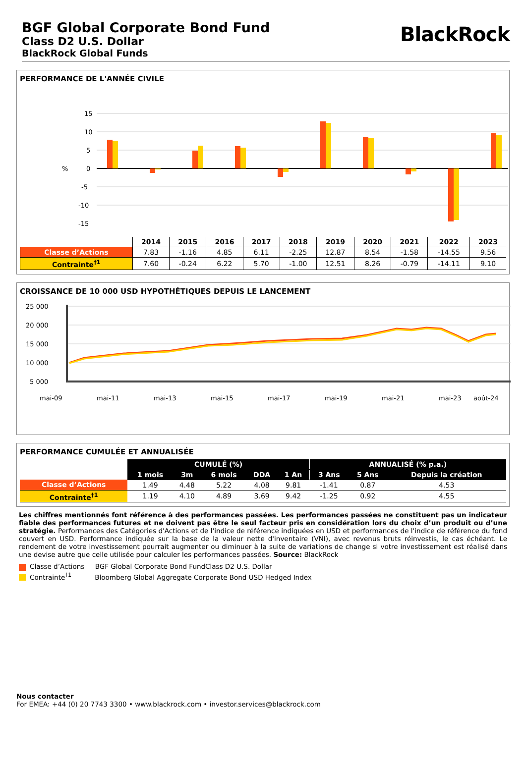BGF Global Corporate Bond Fund
Class D2 U.S. Dollar
BlackRock Global Funds
BlackRock
PERFORMANCE DE L'ANNÉE CIVILE
15
10
5
%
0
-5
-10
-15
| | 2014 | 2015 | 2016 | 2017 | 2018 | 2019 | 2020 | 2021 | 2022 | 2023 |
| --- | --- | --- | --- | --- | --- | --- | --- | --- | --- | --- |
| Classe d’Actions | 7.83 | -1.16 | 4.85 | 6.11 | -2.25 | 12.87 | 8.54 | -1.58 | -14.55 | 9.56 |
| Contrainte<sup>†1</sup> | 7.60 | -0.24 | 6.22 | 5.70 | -1.00 | 12.51 | 8.26 | -0.79 | -14.11 | 9.10 |
CROISSANCE DE 10 000 USD HYPOTHÉTIQUES DEPUIS LE LANCEMENT
25 000
20 000
15 000
10 000
5 000
mai-09
mai-11
mai-13
mai-15
mai-17
mai-19
mai-21
mai-23
août-24
PERFORMANCE CUMULÉE ET ANNUALISÉE
| | CUMULÉ (%) | | | | | ANNUALISÉ (% p.a.) | | |
| --- | --- | --- | --- | --- | --- | --- | --- | --- |
| | 1 mois | 3m | 6 mois | DDA | 1 An | 3 Ans | 5 Ans | Depuis la création |
| Classe d’Actions | 1.49 | 4.48 | 5.22 | 4.08 | 9.81 | -1.41 | 0.87 | 4.53 |
| Contrainte<sup>†1</sup> | 1.19 | 4.10 | 4.89 | 3.69 | 9.42 | -1.25 | 0.92 | 4.55 |
Les chiffres mentionnés font référence à des performances passées. Les performances passées ne constituent pas un indicateur fiable des performances futures et ne doivent pas être le seul facteur pris en considération lors du choix d’un produit ou d’une stratégie. Performances des Catégories d'Actions et de l'indice de référence indiquées en USD et performances de l'indice de référence du fond couvert en USD. Performance indiquée sur la base de la valeur nette d'inventaire (VNI), avec revenus bruts réinvestis, le cas échéant. Le rendement de votre investissement pourrait augmenter ou diminuer à la suite de variations de change si votre investissement est réalisé dans une devise autre que celle utilisée pour calculer les performances passées. Source: BlackRock
Classe d’Actions BGF Global Corporate Bond FundClass D2 U.S. Dollar
Contrainte<sup>†1</sup> Bloomberg Global Aggregate Corporate Bond USD Hedged Index
Nous contacter
For EMEA: +44 (0) 20 7743 3300 • www.blackrock.com • investor.services@blackrock.com